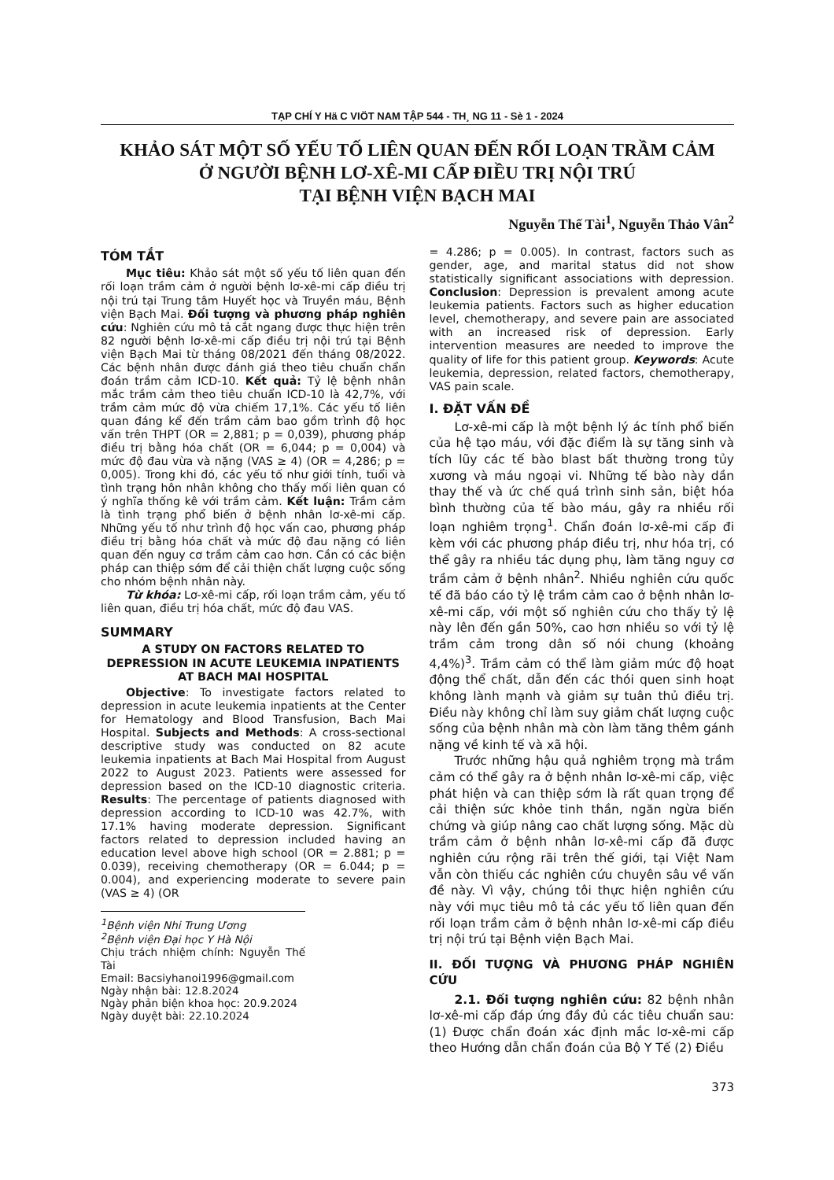TẠP CHÍ Y Hä C VIÖT NAM TẬP 544 - TH¸ NG 11 - Sè 1 - 2024
KHẢO SÁT MỘT SỐ YẾU TỐ LIÊN QUAN ĐẾN RỐI LOẠN TRẦM CẢM
Ở NGƯỜI BỆNH LƠ-XÊ-MI CẤP ĐIỀU TRỊ NỘI TRÚ
TẠI BỆNH VIỆN BẠCH MAI
Nguyễn Thế Tài<sup>1</sup>, Nguyễn Thảo Vân<sup>2</sup>
TÓM TẮT
Mục tiêu: Khảo sát một số yếu tố liên quan đến rối loạn trầm cảm ở người bệnh lơ-xê-mi cấp điều trị nội trú tại Trung tâm Huyết học và Truyền máu, Bệnh viện Bạch Mai. Đối tượng và phương pháp nghiên cứu: Nghiên cứu mô tả cắt ngang được thực hiện trên 82 người bệnh lơ-xê-mi cấp điều trị nội trú tại Bệnh viện Bạch Mai từ tháng 08/2021 đến tháng 08/2022. Các bệnh nhân được đánh giá theo tiêu chuẩn chẩn đoán trầm cảm ICD-10. Kết quả: Tỷ lệ bệnh nhân mắc trầm cảm theo tiêu chuẩn ICD-10 là 42,7%, với trầm cảm mức độ vừa chiếm 17,1%. Các yếu tố liên quan đáng kể đến trầm cảm bao gồm trình độ học vấn trên THPT (OR = 2,881; p = 0,039), phương pháp điều trị bằng hóa chất (OR = 6,044; p = 0,004) và mức độ đau vừa và nặng (VAS ≥ 4) (OR = 4,286; p = 0,005). Trong khi đó, các yếu tố như giới tính, tuổi và tình trạng hôn nhân không cho thấy mối liên quan có ý nghĩa thống kê với trầm cảm. Kết luận: Trầm cảm là tình trạng phổ biến ở bệnh nhân lơ-xê-mi cấp. Những yếu tố như trình độ học vấn cao, phương pháp điều trị bằng hóa chất và mức độ đau nặng có liên quan đến nguy cơ trầm cảm cao hơn. Cần có các biện pháp can thiệp sớm để cải thiện chất lượng cuộc sống cho nhóm bệnh nhân này.
Từ khóa: Lơ-xê-mi cấp, rối loạn trầm cảm, yếu tố liên quan, điều trị hóa chất, mức độ đau VAS.
SUMMARY
A STUDY ON FACTORS RELATED TO DEPRESSION IN ACUTE LEUKEMIA INPATIENTS AT BACH MAI HOSPITAL
Objective: To investigate factors related to depression in acute leukemia inpatients at the Center for Hematology and Blood Transfusion, Bach Mai Hospital. Subjects and Methods: A cross-sectional descriptive study was conducted on 82 acute leukemia inpatients at Bach Mai Hospital from August 2022 to August 2023. Patients were assessed for depression based on the ICD-10 diagnostic criteria. Results: The percentage of patients diagnosed with depression according to ICD-10 was 42.7%, with 17.1% having moderate depression. Significant factors related to depression included having an education level above high school (OR = 2.881; p = 0.039), receiving chemotherapy (OR = 6.044; p = 0.004), and experiencing moderate to severe pain (VAS ≥ 4) (OR
<sup>1</sup> Bệnh viện Nhi Trung Ương
<sup>2</sup> Bệnh viện Đại học Y Hà Nội
Chịu trách nhiệm chính: Nguyễn Thế Tài
Email: Bacsiyhanoi1996@gmail.com
Ngày nhận bài: 12.8.2024
Ngày phản biện khoa học: 20.9.2024
Ngày duyệt bài: 22.10.2024
= 4.286; p = 0.005). In contrast, factors such as gender, age, and marital status did not show statistically significant associations with depression. Conclusion: Depression is prevalent among acute leukemia patients. Factors such as higher education level, chemotherapy, and severe pain are associated with an increased risk of depression. Early intervention measures are needed to improve the quality of life for this patient group. Keywords: Acute leukemia, depression, related factors, chemotherapy, VAS pain scale.
I. ĐẶT VẤN ĐỀ
Lơ-xê-mi cấp là một bệnh lý ác tính phổ biến của hệ tạo máu, với đặc điểm là sự tăng sinh và tích lũy các tế bào blast bất thường trong tủy xương và máu ngoại vi. Những tế bào này dần thay thế và ức chế quá trình sinh sản, biệt hóa bình thường của tế bào máu, gây ra nhiều rối loạn nghiêm trọng<sup>1</sup>. Chẩn đoán lơ-xê-mi cấp đi kèm với các phương pháp điều trị, như hóa trị, có thể gây ra nhiều tác dụng phụ, làm tăng nguy cơ trầm cảm ở bệnh nhân<sup>2</sup>. Nhiều nghiên cứu quốc tế đã báo cáo tỷ lệ trầm cảm cao ở bệnh nhân lơ-xê-mi cấp, với một số nghiên cứu cho thấy tỷ lệ này lên đến gần 50%, cao hơn nhiều so với tỷ lệ trầm cảm trong dân số nói chung (khoảng 4,4%)<sup>3</sup>. Trầm cảm có thể làm giảm mức độ hoạt động thể chất, dẫn đến các thói quen sinh hoạt không lành mạnh và giảm sự tuân thủ điều trị. Điều này không chỉ làm suy giảm chất lượng cuộc sống của bệnh nhân mà còn làm tăng thêm gánh nặng về kinh tế và xã hội.
Trước những hậu quả nghiêm trọng mà trầm cảm có thể gây ra ở bệnh nhân lơ-xê-mi cấp, việc phát hiện và can thiệp sớm là rất quan trọng để cải thiện sức khỏe tinh thần, ngăn ngừa biến chứng và giúp nâng cao chất lượng sống. Mặc dù trầm cảm ở bệnh nhân lơ-xê-mi cấp đã được nghiên cứu rộng rãi trên thế giới, tại Việt Nam vẫn còn thiếu các nghiên cứu chuyên sâu về vấn đề này. Vì vậy, chúng tôi thực hiện nghiên cứu này với mục tiêu mô tả các yếu tố liên quan đến rối loạn trầm cảm ở bệnh nhân lơ-xê-mi cấp điều trị nội trú tại Bệnh viện Bạch Mai.
II. ĐỐI TƯỢNG VÀ PHƯƠNG PHÁP NGHIÊN CỨU
2.1. Đối tượng nghiên cứu: 82 bệnh nhân lơ-xê-mi cấp đáp ứng đầy đủ các tiêu chuẩn sau: (1) Được chẩn đoán xác định mắc lơ-xê-mi cấp theo Hướng dẫn chẩn đoán của Bộ Y Tế (2) Điều
373